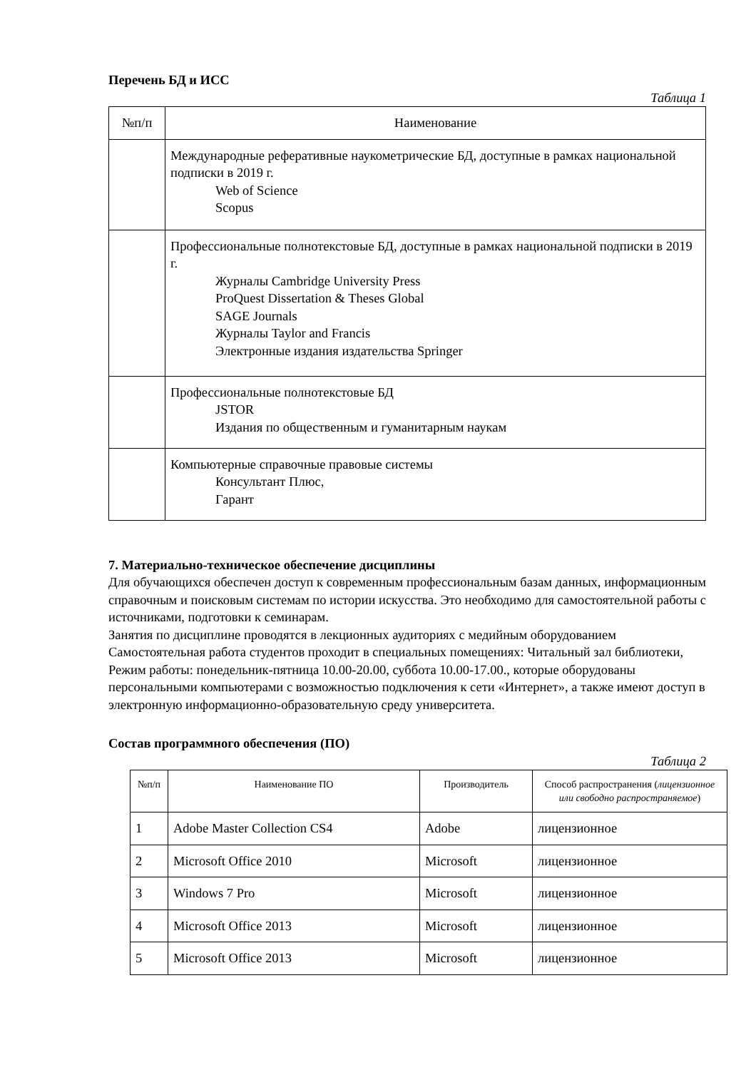Перечень БД и ИСС
Таблица 1
| №п/п | Наименование |
| --- | --- |
| | Международные реферативные наукометрические БД, доступные в рамках национальной подписки в 2019 г. Web of Science Scopus |
| | Профессиональные полнотекстовые БД, доступные в рамках национальной подписки в 2019 г. Журналы Cambridge University Press ProQuest Dissertation & Theses Global SAGE Journals Журналы Taylor and Francis Электронные издания издательства Springer |
| | Профессиональные полнотекстовые БД JSTOR Издания по общественным и гуманитарным наукам |
| | Компьютерные справочные правовые системы Консультант Плюс, Гарант |
7. Материально-техническое обеспечение дисциплины
Для обучающихся обеспечен доступ к современным профессиональным базам данных, информационным справочным и поисковым системам по истории искусства. Это необходимо для самостоятельной работы с источниками, подготовки к семинарам.
Занятия по дисциплине проводятся в лекционных аудиториях с медийным оборудованием Самостоятельная работа студентов проходит в специальных помещениях: Читальный зал библиотеки, Режим работы: понедельник-пятница 10.00-20.00, суббота 10.00-17.00., которые оборудованы персональными компьютерами с возможностью подключения к сети «Интернет», а также имеют доступ в электронную информационно-образовательную среду университета.
Состав программного обеспечения (ПО)
Таблица 2
| №п/п | Наименование ПО | Производитель | Способ распространения ( лицензионное или свободно распространяемое ) |
| --- | --- | --- | --- |
| 1 | Adobe Master Collection CS4 | Adobe | лицензионное |
| 2 | Microsoft Office 2010 | Microsoft | лицензионное |
| 3 | Windows 7 Pro | Microsoft | лицензионное |
| 4 | Microsoft Office 2013 | Microsoft | лицензионное |
| 5 | Microsoft Office 2013 | Microsoft | лицензионное |